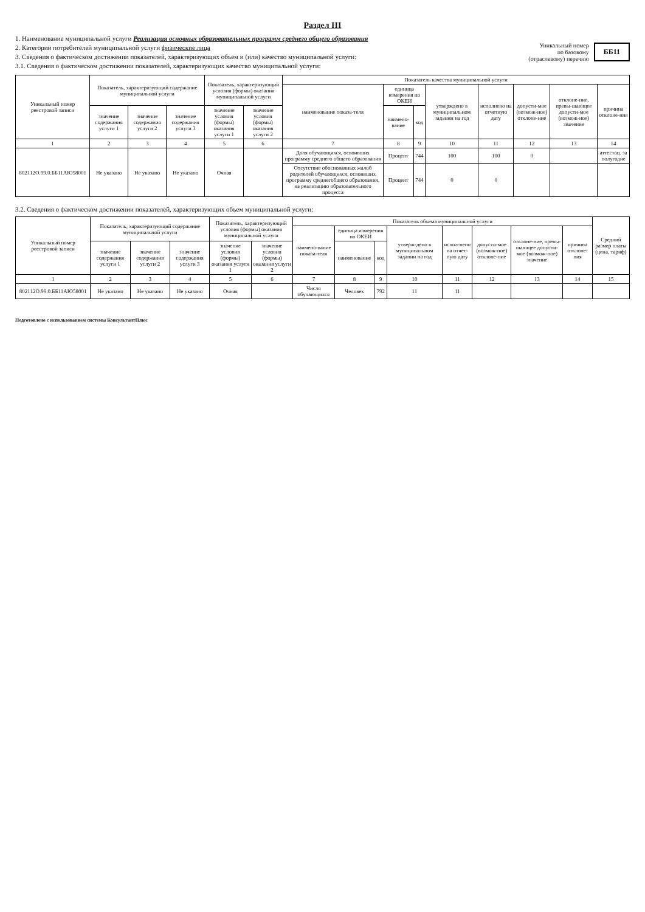Раздел III
1. Наименование муниципальной услуги Реализация основных образовательных программ среднего общего образования
2. Категории потребителей муниципальной услуги физические лица
3. Сведения о фактическом достижении показателей, характеризующих объем и (или) качество муниципальной услуги:
3.1. Сведения о фактическом достижении показателей, характеризующих качество муниципальной услуги:
Уникальный номер
по базовому
(отраслевому) перечню ББ11
| Уникальный номер реестровой записи | Показатель, характеризующий содержание муниципальной услуги | | | Показатель, характеризующий условия (формы) оказания муниципальной услуги | | Показатель качества муниципальной услуги | | | | | | | |
| --- | --- | --- | --- | --- | --- | --- | --- | --- | --- | --- | --- | --- | --- |
| | | | | | | наименование показа-теля | единица измерения по ОКЕИ | | утверждено в муниципальном задании на год | исполнено на отчетную дату | допусти-мое (возмож-ное) отклоне-ние | отклоне-ние, превы-шающее допусти-мое (возмож-ное) значение | причина отклоне-ния |
| | значение содержания услуги 1 | значение содержания услуги 2 | значение содержания услуги 3 | значение условия (формы) оказания услуги 1 | значение условия (формы) оказания услуги 2 | | наимено-вание | код | | | | | |
| 1 | 2 | 3 | 4 | 5 | 6 | 7 | 8 | 9 | 10 | 11 | 12 | 13 | 14 |
| 802112О.99.0.ББ11АЮ58001 | Не указано | Не указано | Не указано | Очная | | Доля обучающихся, освоивших программу среднего общего образования | Процент | 744 | 100 | 100 | 0 | | аттестац. за полугодие |
| | | | | | | Отсутствие обоснованных жалоб родителей обучающихся, освоивших программу среднегобщего образования, на реализацию образовательного процесса | Процент | 744 | 0 | 0 | | | |
3.2. Сведения о фактическом достижении показателей, характеризующих объем муниципальной услуги:
| Уникальный номер реестровой записи | Показатель, характеризующий содержание муниципальной услуги | | | Показатель, характеризующий условия (формы) оказания муниципальной услуги | | Показатель объема муниципальной услуги | | | | | | | | Средний размер платы (цена, тариф) |
| --- | --- | --- | --- | --- | --- | --- | --- | --- | --- | --- | --- | --- | --- | --- |
| | | | | | | наимено-вание показа-теля | единица измерения по ОКЕИ | | утверж-дено в муниципальном задании на год | испол-нено на отчет-ную дату | допусти-мое (возмож-ное) отклоне-ние | отклоне-ние, превы-шающее допусти-мое (возмож-ное) значение | причина отклоне-ния | |
| | значение содержания услуги 1 | значение содержания услуги 2 | значение содержания услуги 3 | значение условия (формы) оказания услуги 1 | значение условия (формы) оказания услуги 2 | | наименование | код | | | | | | |
| 1 | 2 | 3 | 4 | 5 | 6 | 7 | 8 | 9 | 10 | 11 | 12 | 13 | 14 | 15 |
| 802112О.99.0.ББ11АЮ58001 | Не указано | Не указано | Не указано | Очная | | Число обучающихся | Человек | 792 | 11 | 11 | | | | |
Подготовлено с использованием системы КонсультантПлюс